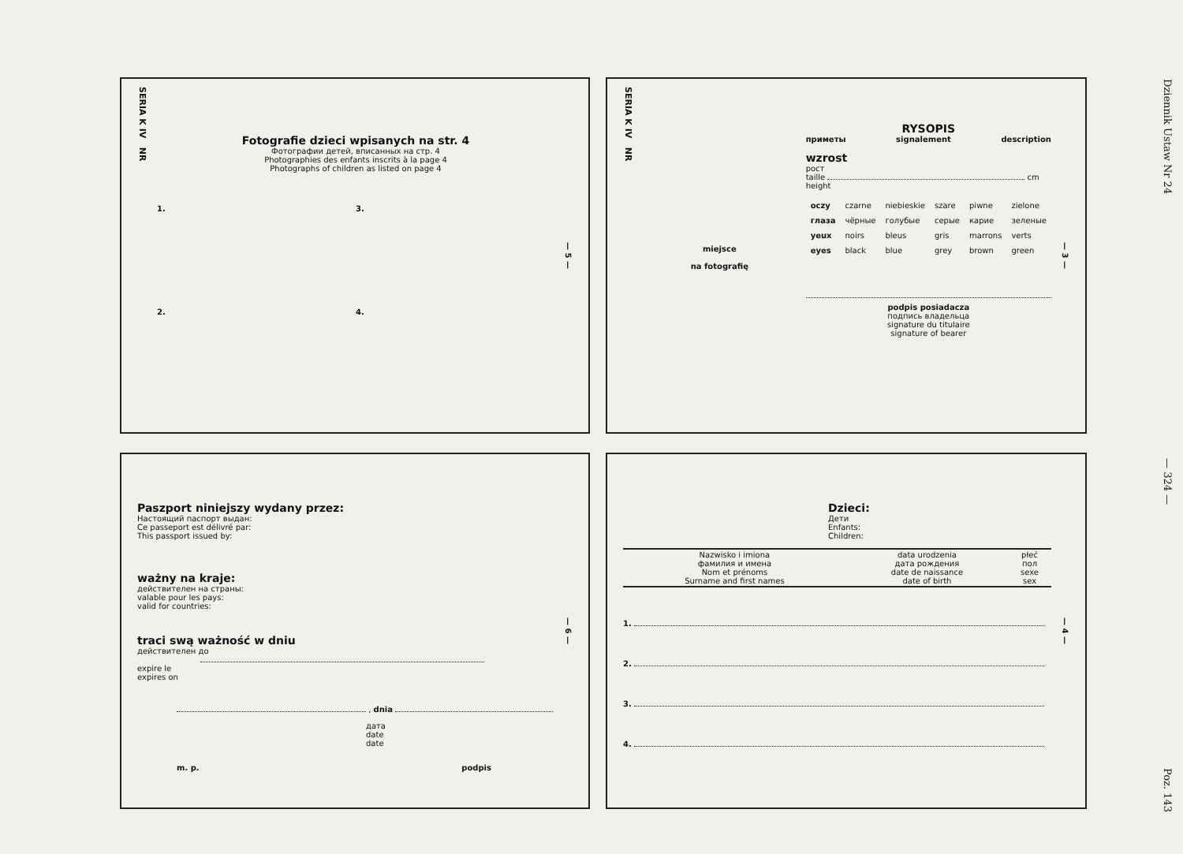SERIA K IV NR
Fotografie dzieci wpisanych na str. 4
Фотографии детей, вписанных на стр. 4
Photographies des enfants inscrits à la page 4
Photographs of children as listed on page 4
1. 3. 2. 4.
— 5 —
SERIA K IV NR
miejsce
na fotografię
RYSOPIS
приметы signalement description
wzrost
рост
taille cm
height
| oczy | czarne | niebieskie | szare | piwne | zielone |
| глаза | чёрные | голубые | серые | карие | зеленые |
| yeux | noirs | bleus | gris | marrons | verts |
| eyes | black | blue | grey | brown | green |
podpis posiadacza
подпись владельца
signature du titulaire
signature of bearer
— 3 —
Paszport niniejszy wydany przez:
Настоящий паспорт выдан:
Ce passeport est délivré par:
This passport issued by:
ważny na kraje:
действителен на страны:
valable pour les pays:
valid for countries:
traci swą ważność w dniu
действителен до
expire le
expires on
, dnia
дата
date
date
m. p. podpis
— 6 —
Dzieci:
Дети
Enfants:
Children:
| Nazwisko i imiona фамилия и имена Nom et prénoms Surname and first names | data urodzenia дата рождения date de naissance date of birth | płeć пол sexe sex |
| --- | --- | --- |
1.
2.
3.
4.
— 4 —
Dziennik Ustaw Nr 24 — 324 — Poz. 143